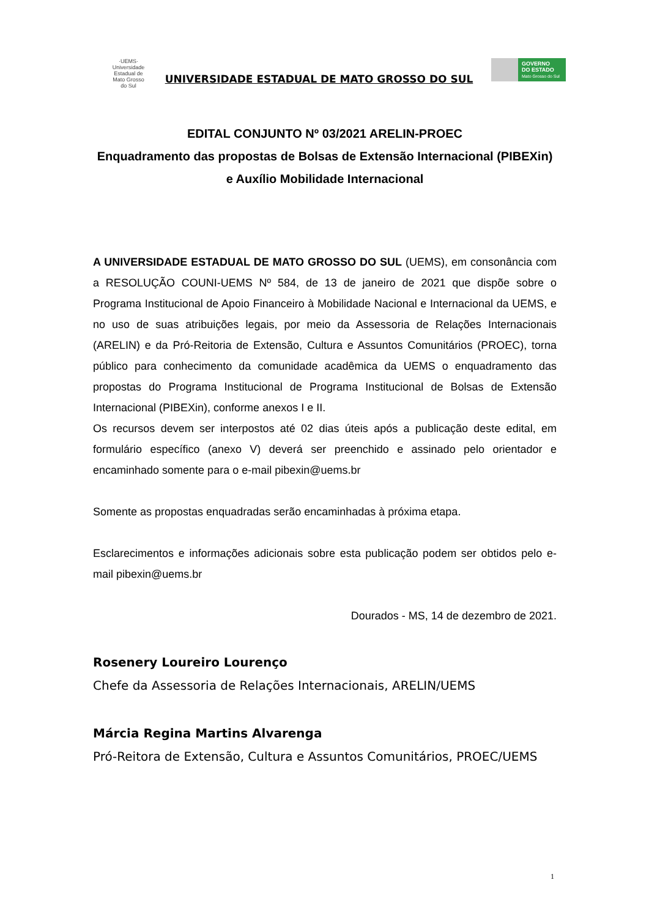·UEMS·
Universidade Estadual de Mato Grosso do Sul
UNIVERSIDADE ESTADUAL DE MATO GROSSO DO SUL
GOVERNO
DO ESTADO
Mato Grosso do Sul
EDITAL CONJUNTO Nº 03/2021 ARELIN-PROEC
Enquadramento das propostas de Bolsas de Extensão Internacional (PIBEXin) e Auxílio Mobilidade Internacional
A UNIVERSIDADE ESTADUAL DE MATO GROSSO DO SUL (UEMS), em consonância com a RESOLUÇÃO COUNI-UEMS Nº 584, de 13 de janeiro de 2021 que dispõe sobre o Programa Institucional de Apoio Financeiro à Mobilidade Nacional e Internacional da UEMS, e no uso de suas atribuições legais, por meio da Assessoria de Relações Internacionais (ARELIN) e da Pró-Reitoria de Extensão, Cultura e Assuntos Comunitários (PROEC), torna público para conhecimento da comunidade acadêmica da UEMS o enquadramento das propostas do Programa Institucional de Programa Institucional de Bolsas de Extensão Internacional (PIBEXin), conforme anexos I e II.
Os recursos devem ser interpostos até 02 dias úteis após a publicação deste edital, em formulário específico (anexo V) deverá ser preenchido e assinado pelo orientador e encaminhado somente para o e-mail pibexin@uems.br
Somente as propostas enquadradas serão encaminhadas à próxima etapa.
Esclarecimentos e informações adicionais sobre esta publicação podem ser obtidos pelo e-mail pibexin@uems.br
Dourados - MS, 14 de dezembro de 2021.
Rosenery Loureiro Lourenço
Chefe da Assessoria de Relações Internacionais, ARELIN/UEMS
Márcia Regina Martins Alvarenga
Pró-Reitora de Extensão, Cultura e Assuntos Comunitários, PROEC/UEMS
1